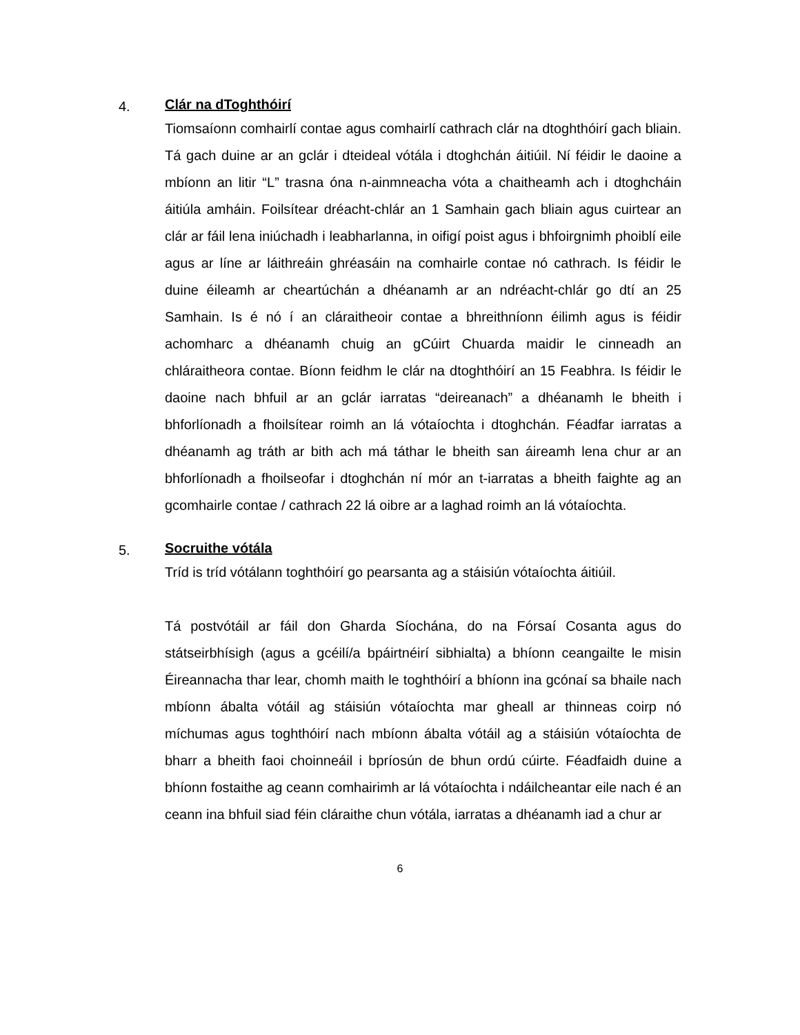4.
Clár na dToghthóirí
Tiomsaíonn comhairlí contae agus comhairlí cathrach clár na dtoghthóirí gach bliain. Tá gach duine ar an gclár i dteideal vótála i dtoghchán áitiúil. Ní féidir le daoine a mbíonn an litir “L” trasna óna n-ainmneacha vóta a chaitheamh ach i dtoghcháin áitiúla amháin. Foilsítear dréacht-chlár an 1 Samhain gach bliain agus cuirtear an clár ar fáil lena iniúchadh i leabharlanna, in oifigí poist agus i bhfoirgnimh phoiblí eile agus ar líne ar láithreáin ghréasáin na comhairle contae nó cathrach. Is féidir le duine éileamh ar cheartúchán a dhéanamh ar an ndréacht-chlár go dtí an 25 Samhain. Is é nó í an cláraitheoir contae a bhreithníonn éilimh agus is féidir achomharc a dhéanamh chuig an gCúirt Chuarda maidir le cinneadh an chláraitheora contae. Bíonn feidhm le clár na dtoghthóirí an 15 Feabhra. Is féidir le daoine nach bhfuil ar an gclár iarratas “deireanach” a dhéanamh le bheith i bhforlíonadh a fhoilsítear roimh an lá vótaíochta i dtoghchán. Féadfar iarratas a dhéanamh ag tráth ar bith ach má táthar le bheith san áireamh lena chur ar an bhforlíonadh a fhoilseofar i dtoghchán ní mór an t-iarratas a bheith faighte ag an gcomhairle contae / cathrach 22 lá oibre ar a laghad roimh an lá vótaíochta.
5.
Socruithe vótála
Tríd is tríd vótálann toghthóirí go pearsanta ag a stáisiún vótaíochta áitiúil.
Tá postvótáil ar fáil don Gharda Síochána, do na Fórsaí Cosanta agus do státseirbhísigh (agus a gcéilí/a bpáirtnéirí sibhialta) a bhíonn ceangailte le misin Éireannacha thar lear, chomh maith le toghthóirí a bhíonn ina gcónaí sa bhaile nach mbíonn ábalta vótáil ag stáisiún vótaíochta mar gheall ar thinneas coirp nó míchumas agus toghthóirí nach mbíonn ábalta vótáil ag a stáisiún vótaíochta de bharr a bheith faoi choinneáil i bpríosún de bhun ordú cúirte. Féadfaidh duine a bhíonn fostaithe ag ceann comhairimh ar lá vótaíochta i ndáilcheantar eile nach é an ceann ina bhfuil siad féin cláraithe chun vótála, iarratas a dhéanamh iad a chur ar
6